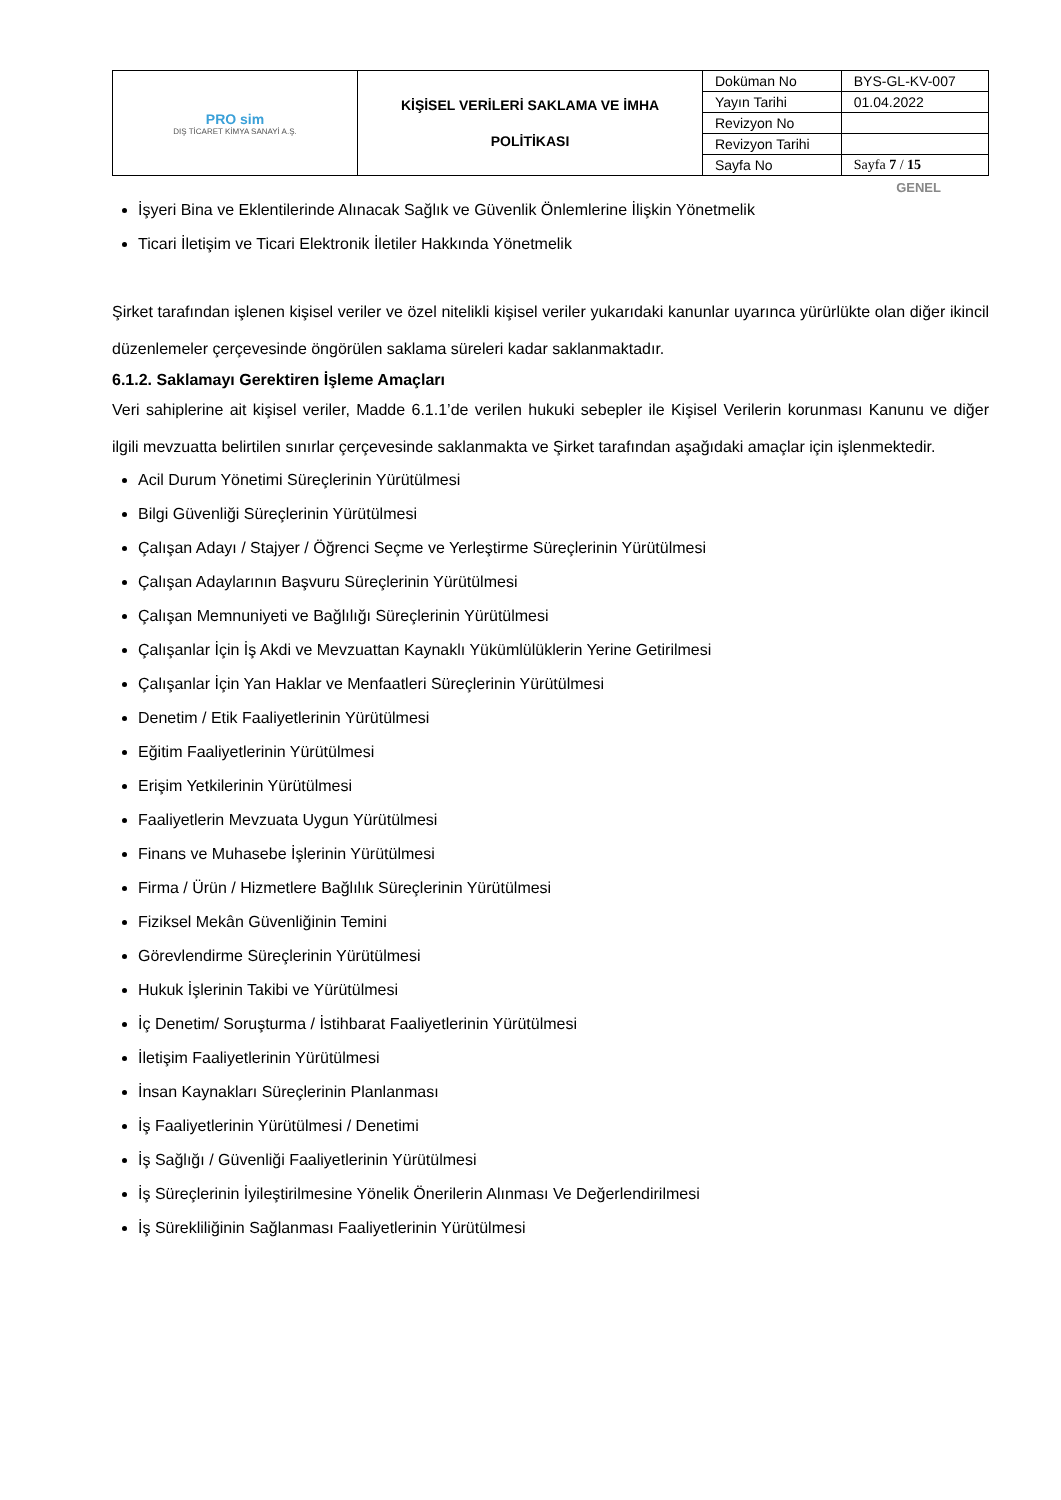| PRO sim DIŞ TİCARET KİMYA SANAYİ A.Ş. | KİŞİSEL VERİLERİ SAKLAMA VE İMHA POLİTİKASI | Doküman No | BYS-GL-KV-007 |
| | | Yayın Tarihi | 01.04.2022 |
| | | Revizyon No | |
| | | Revizyon Tarihi | |
| | | Sayfa No | Sayfa 7 / 15 |
GENEL
İşyeri Bina ve Eklentilerinde Alınacak Sağlık ve Güvenlik Önlemlerine İlişkin Yönetmelik
Ticari İletişim ve Ticari Elektronik İletiler Hakkında Yönetmelik
Şirket tarafından işlenen kişisel veriler ve özel nitelikli kişisel veriler yukarıdaki kanunlar uyarınca yürürlükte olan diğer ikincil düzenlemeler çerçevesinde öngörülen saklama süreleri kadar saklanmaktadır.
6.1.2. Saklamayı Gerektiren İşleme Amaçları
Veri sahiplerine ait kişisel veriler, Madde 6.1.1’de verilen hukuki sebepler ile Kişisel Verilerin korunması Kanunu ve diğer ilgili mevzuatta belirtilen sınırlar çerçevesinde saklanmakta ve Şirket tarafından aşağıdaki amaçlar için işlenmektedir.
Acil Durum Yönetimi Süreçlerinin Yürütülmesi
Bilgi Güvenliği Süreçlerinin Yürütülmesi
Çalışan Adayı / Stajyer / Öğrenci Seçme ve Yerleştirme Süreçlerinin Yürütülmesi
Çalışan Adaylarının Başvuru Süreçlerinin Yürütülmesi
Çalışan Memnuniyeti ve Bağlılığı Süreçlerinin Yürütülmesi
Çalışanlar İçin İş Akdi ve Mevzuattan Kaynaklı Yükümlülüklerin Yerine Getirilmesi
Çalışanlar İçin Yan Haklar ve Menfaatleri Süreçlerinin Yürütülmesi
Denetim / Etik Faaliyetlerinin Yürütülmesi
Eğitim Faaliyetlerinin Yürütülmesi
Erişim Yetkilerinin Yürütülmesi
Faaliyetlerin Mevzuata Uygun Yürütülmesi
Finans ve Muhasebe İşlerinin Yürütülmesi
Firma / Ürün / Hizmetlere Bağlılık Süreçlerinin Yürütülmesi
Fiziksel Mekân Güvenliğinin Temini
Görevlendirme Süreçlerinin Yürütülmesi
Hukuk İşlerinin Takibi ve Yürütülmesi
İç Denetim/ Soruşturma / İstihbarat Faaliyetlerinin Yürütülmesi
İletişim Faaliyetlerinin Yürütülmesi
İnsan Kaynakları Süreçlerinin Planlanması
İş Faaliyetlerinin Yürütülmesi / Denetimi
İş Sağlığı / Güvenliği Faaliyetlerinin Yürütülmesi
İş Süreçlerinin İyileştirilmesine Yönelik Önerilerin Alınması Ve Değerlendirilmesi
İş Sürekliliğinin Sağlanması Faaliyetlerinin Yürütülmesi